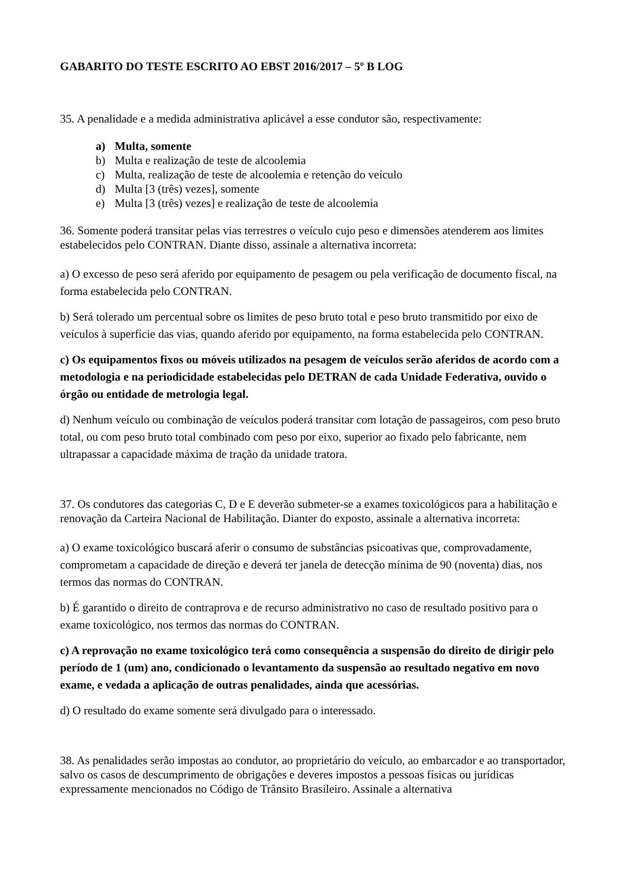GABARITO DO TESTE ESCRITO AO EBST 2016/2017 – 5º B LOG
35. A penalidade e a medida administrativa aplicável a esse condutor são, respectivamente:
a) Multa, somente
b) Multa e realização de teste de alcoolemia
c) Multa, realização de teste de alcoolemia e retenção do veículo
d) Multa [3 (três) vezes], somente
e) Multa [3 (três) vezes] e realização de teste de alcoolemia
36. Somente poderá transitar pelas vias terrestres o veículo cujo peso e dimensões atenderem aos limites estabelecidos pelo CONTRAN. Diante disso, assinale a alternativa incorreta:
a) O excesso de peso será aferido por equipamento de pesagem ou pela verificação de documento fiscal, na forma estabelecida pelo CONTRAN.
b) Será tolerado um percentual sobre os limites de peso bruto total e peso bruto transmitido por eixo de veículos à superfície das vias, quando aferido por equipamento, na forma estabelecida pelo CONTRAN.
c) Os equipamentos fixos ou móveis utilizados na pesagem de veículos serão aferidos de acordo com a metodologia e na periodicidade estabelecidas pelo DETRAN de cada Unidade Federativa, ouvido o órgão ou entidade de metrologia legal.
d) Nenhum veículo ou combinação de veículos poderá transitar com lotação de passageiros, com peso bruto total, ou com peso bruto total combinado com peso por eixo, superior ao fixado pelo fabricante, nem ultrapassar a capacidade máxima de tração da unidade tratora.
37. Os condutores das categorias C, D e E deverão submeter-se a exames toxicológicos para a habilitação e renovação da Carteira Nacional de Habilitação. Dianter do exposto, assinale a alternativa incorreta:
a) O exame toxicológico buscará aferir o consumo de substâncias psicoativas que, comprovadamente, comprometam a capacidade de direção e deverá ter janela de detecção mínima de 90 (noventa) dias, nos termos das normas do CONTRAN.
b) É garantido o direito de contraprova e de recurso administrativo no caso de resultado positivo para o exame toxicológico, nos termos das normas do CONTRAN.
c) A reprovação no exame toxicológico terá como consequência a suspensão do direito de dirigir pelo período de 1 (um) ano, condicionado o levantamento da suspensão ao resultado negativo em novo exame, e vedada a aplicação de outras penalidades, ainda que acessórias.
d) O resultado do exame somente será divulgado para o interessado.
38. As penalidades serão impostas ao condutor, ao proprietário do veículo, ao embarcador e ao transportador, salvo os casos de descumprimento de obrigações e deveres impostos a pessoas físicas ou jurídicas expressamente mencionados no Código de Trânsito Brasileiro. Assinale a alternativa